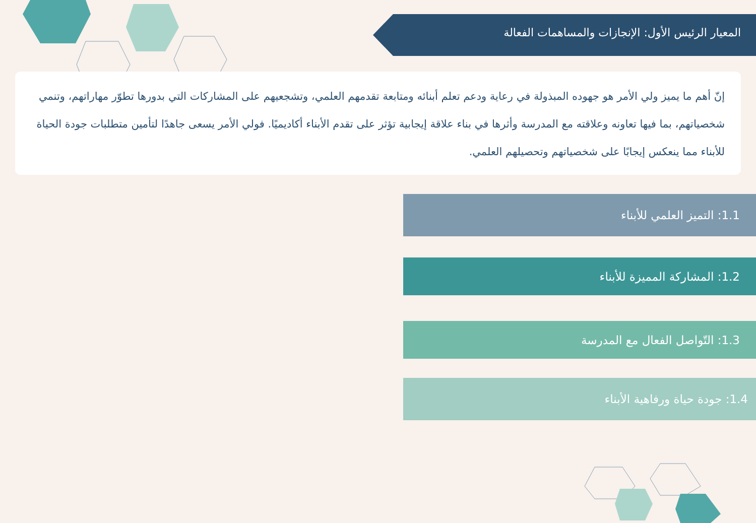المعيار الرئيس الأول: الإنجازات والمساهمات الفعالة
إنّ أهم ما يميز ولي الأمر هو جهوده المبذولة في رعاية ودعم تعلم أبنائه ومتابعة تقدمهم العلمي، وتشجعيهم على المشاركات التي بدورها تطوّر مهاراتهم، وتنمي شخصياتهم، بما فيها تعاونه وعلاقته مع المدرسة وأثرها في بناء علاقة إيجابية تؤثر على تقدم الأبناء أكاديميًا. فولي الأمر يسعى جاهدًا لتأمين متطلبات جودة الحياة للأبناء مما ينعكس إيجابًا على شخصياتهم وتحصيلهم العلمي.
1.1: التميز العلمي للأبناء
1.2: المشاركة المميزة للأبناء
1.3: التّواصل الفعال مع المدرسة
1.4: جودة حياة ورفاهية الأبناء